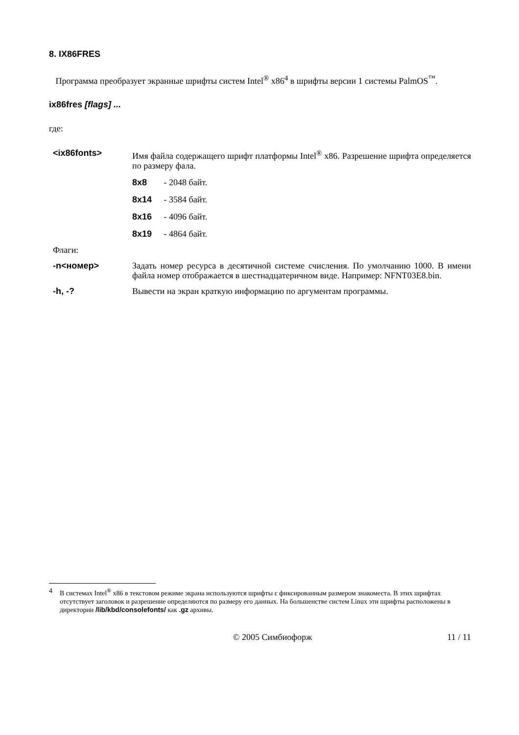8. IX86FRES
Программа преобразует экранные шрифты систем Intel<sup>®</sup> x86<sup>4</sup> в шрифты версии 1 системы PalmOS<sup>™</sup>.
ix86fres [flags] ...
где:
<ix86fonts> Имя файла содержащего шрифт платформы Intel<sup>®</sup> x86. Разрешение шрифта определяется по размеру фала.
8x8 - 2048 байт.
8x14 - 3584 байт.
8x16 - 4096 байт.
8x19 - 4864 байт.
Флаги:
-n<номер> Задать номер ресурса в десятичной системе счисления. По умолчанию 1000. В имени файла номер отображается в шестнадцатеричном виде. Например: NFNT03E8.bin.
-h, -? Вывести на экран краткую информацию по аргументам программы.
4 В системах Intel<sup>®</sup> x86 в текстовом режиме экрана используются шрифты с фиксированным размером знакоместа. В этих шрифтах отсутствует заголовок и разрешение определяются по размеру его данных. На большенстве систем Linux эти шрифты расположены в директории /lib/kbd/consolefonts/ как .gz архивы.
© 2005 Симбиофорж 11 / 11